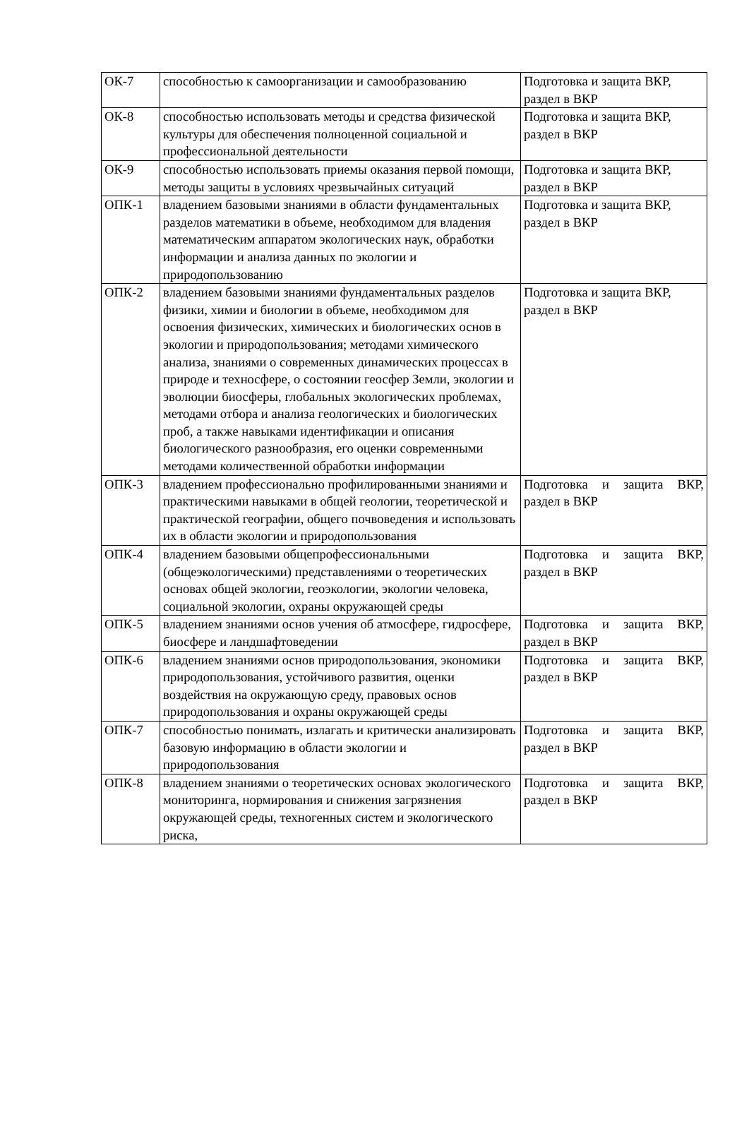| ОК-7 | способностью к самоорганизации и самообразованию | Подготовка и защита ВКР, раздел в ВКР |
| ОК-8 | способностью использовать методы и средства физической культуры для обеспечения полноценной социальной и профессиональной деятельности | Подготовка и защита ВКР, раздел в ВКР |
| ОК-9 | способностью использовать приемы оказания первой помощи, методы защиты в условиях чрезвычайных ситуаций | Подготовка и защита ВКР, раздел в ВКР |
| ОПК-1 | владением базовыми знаниями в области фундаментальных разделов математики в объеме, необходимом для владения математическим аппаратом экологических наук, обработки информации и анализа данных по экологии и природопользованию | Подготовка и защита ВКР, раздел в ВКР |
| ОПК-2 | владением базовыми знаниями фундаментальных разделов физики, химии и биологии в объеме, необходимом для освоения физических, химических и биологических основ в экологии и природопользования; методами химического анализа, знаниями о современных динамических процессах в природе и техносфере, о состоянии геосфер Земли, экологии и эволюции биосферы, глобальных экологических проблемах, методами отбора и анализа геологических и биологических проб, а также навыками идентификации и описания биологического разнообразия, его оценки современными методами количественной обработки информации | Подготовка и защита ВКР, раздел в ВКР |
| ОПК-3 | владением профессионально профилированными знаниями и практическими навыками в общей геологии, теоретической и практической географии, общего почвоведения и использовать их в области экологии и природопользования | Подготовка и защита ВКР, раздел в ВКР |
| ОПК-4 | владением базовыми общепрофессиональными (общеэкологическими) представлениями о теоретических основах общей экологии, геоэкологии, экологии человека, социальной экологии, охраны окружающей среды | Подготовка и защита ВКР, раздел в ВКР |
| ОПК-5 | владением знаниями основ учения об атмосфере, гидросфере, биосфере и ландшафтоведении | Подготовка и защита ВКР, раздел в ВКР |
| ОПК-6 | владением знаниями основ природопользования, экономики природопользования, устойчивого развития, оценки воздействия на окружающую среду, правовых основ природопользования и охраны окружающей среды | Подготовка и защита ВКР, раздел в ВКР |
| ОПК-7 | способностью понимать, излагать и критически анализировать базовую информацию в области экологии и природопользования | Подготовка и защита ВКР, раздел в ВКР |
| ОПК-8 | владением знаниями о теоретических основах экологического мониторинга, нормирования и снижения загрязнения окружающей среды, техногенных систем и экологического риска, | Подготовка и защита ВКР, раздел в ВКР |